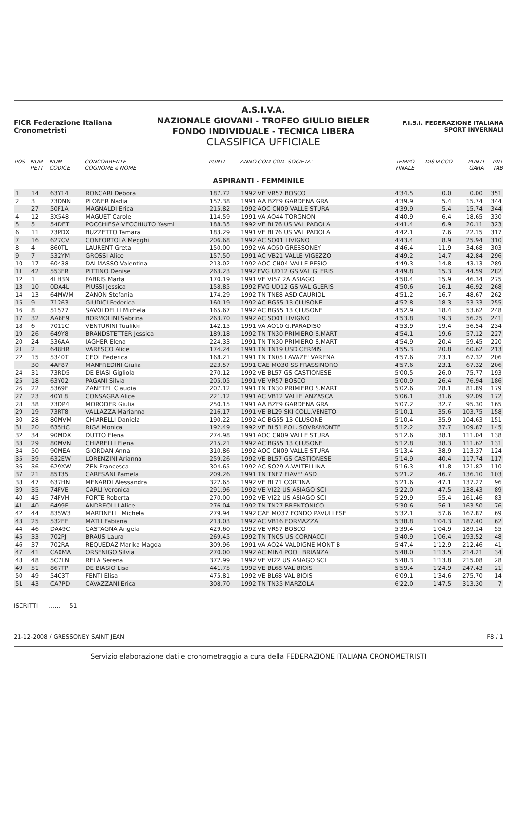FICR Federazione Italiana Cronometristi
A.S.I.V.A.
NAZIONALE GIOVANI - TROFEO GIULIO BIELER
FONDO INDIVIDUALE - TECNICA LIBERA
CLASSIFICA UFFICIALE
F.I.S.I. FEDERAZIONE ITALIANA SPORT INVERNALI
| POS | NUM PETT | NUM CODICE | CONCORRENTE COGNOME e NOME | PUNTI | ANNO COM COD. SOCIETA' | TEMPO FINALE | DISTACCO | PUNTI GARA | PNT TAB |
| --- | --- | --- | --- | --- | --- | --- | --- | --- | --- |
| ASPIRANTI - FEMMINILE | | | | | | | | | |
| 1 | 14 | 63Y14 | RONCARI Debora | 187.72 | 1992 VE VR57 BOSCO | 4'34.5 | 0.0 | 0.00 | 351 |
| 2 | 3 | 73DNN | PLONER Nadia | 152.38 | 1991 AA BZF9 GARDENA GRA | 4'39.9 | 5.4 | 15.74 | 344 |
| | 27 | 50F1A | MAGNALDI Erica | 215.82 | 1992 AOC CN09 VALLE STURA | 4'39.9 | 5.4 | 15.74 | 344 |
| 4 | 12 | 3X548 | MAGUET Carole | 114.59 | 1991 VA AO44 TORGNON | 4'40.9 | 6.4 | 18.65 | 330 |
| 5 | 5 | 54DET | POCCHIESA VECCHIUTO Yasmi | 188.35 | 1992 VE BL76 US VAL PADOLA | 4'41.4 | 6.9 | 20.11 | 323 |
| 6 | 11 | 73PDX | BUZZETTO Tamara | 183.29 | 1991 VE BL76 US VAL PADOLA | 4'42.1 | 7.6 | 22.15 | 317 |
| 7 | 16 | 627CV | CONFORTOLA Megghi | 206.68 | 1992 AC SO01 LIVIGNO | 4'43.4 | 8.9 | 25.94 | 310 |
| 8 | 4 | 860TL | LAURENT Greta | 150.00 | 1992 VA AO50 GRESSONEY | 4'46.4 | 11.9 | 34.68 | 303 |
| 9 | 7 | 532YM | GROSSI Alice | 157.50 | 1991 AC VB21 VALLE VIGEZZO | 4'49.2 | 14.7 | 42.84 | 296 |
| 10 | 17 | 60438 | DALMASSO Valentina | 213.02 | 1992 AOC CN04 VALLE PESIO | 4'49.3 | 14.8 | 43.13 | 289 |
| 11 | 42 | 553FR | PITTINO Denise | 263.23 | 1992 FVG UD12 GS VAL GLERIS | 4'49.8 | 15.3 | 44.59 | 282 |
| 12 | 1 | 4LH3N | FABRIS Marta | 170.19 | 1991 VE VI57 2A ASIAGO | 4'50.4 | 15.9 | 46.34 | 275 |
| 13 | 10 | 0DA4L | PIUSSI Jessica | 158.85 | 1992 FVG UD12 GS VAL GLERIS | 4'50.6 | 16.1 | 46.92 | 268 |
| 14 | 13 | 64MWM | ZANON Stefania | 174.29 | 1992 TN TNE8 ASD CAURIOL | 4'51.2 | 16.7 | 48.67 | 262 |
| 15 | 9 | 71263 | GIUDICI Federica | 160.19 | 1992 AC BG55 13 CLUSONE | 4'52.8 | 18.3 | 53.33 | 255 |
| 16 | 8 | 51577 | SAVOLDELLI Michela | 165.67 | 1992 AC BG55 13 CLUSONE | 4'52.9 | 18.4 | 53.62 | 248 |
| 17 | 32 | AA6E9 | BORMOLINI Sabrina | 263.70 | 1992 AC SO01 LIVIGNO | 4'53.8 | 19.3 | 56.25 | 241 |
| 18 | 6 | 7011C | VENTURINI Tuulikki | 142.15 | 1991 VA AO10 G.PARADISO | 4'53.9 | 19.4 | 56.54 | 234 |
| 19 | 26 | 649Y8 | BRANDSTETTER Jessica | 189.18 | 1992 TN TN30 PRIMIERO S.MART | 4'54.1 | 19.6 | 57.12 | 227 |
| 20 | 24 | 536AA | IAGHER Elena | 224.33 | 1991 TN TN30 PRIMIERO S.MART | 4'54.9 | 20.4 | 59.45 | 220 |
| 21 | 2 | 648HR | VARESCO Alice | 174.24 | 1991 TN TN19 USD CERMIS | 4'55.3 | 20.8 | 60.62 | 213 |
| 22 | 15 | 5340T | CEOL Federica | 168.21 | 1991 TN TN05 LAVAZE' VARENA | 4'57.6 | 23.1 | 67.32 | 206 |
| | 30 | 4AF87 | MANFREDINI Giulia | 223.57 | 1991 CAE MO30 SS FRASSINORO | 4'57.6 | 23.1 | 67.32 | 206 |
| 24 | 31 | 73RD5 | DE BIASI Gigliola | 270.12 | 1992 VE BL57 GS CASTIONESE | 5'00.5 | 26.0 | 75.77 | 193 |
| 25 | 18 | 63Y02 | PAGANI Silvia | 205.05 | 1991 VE VR57 BOSCO | 5'00.9 | 26.4 | 76.94 | 186 |
| 26 | 22 | 5369E | ZANETEL Claudia | 207.12 | 1991 TN TN30 PRIMIERO S.MART | 5'02.6 | 28.1 | 81.89 | 179 |
| 27 | 23 | 40YL8 | CONSAGRA Alice | 221.12 | 1991 AC VB12 VALLE ANZASCA | 5'06.1 | 31.6 | 92.09 | 172 |
| 28 | 38 | 73DP4 | MORODER Giulia | 250.15 | 1991 AA BZF9 GARDENA GRA | 5'07.2 | 32.7 | 95.30 | 165 |
| 29 | 19 | 73RT8 | VALLAZZA Marianna | 216.17 | 1991 VE BL29 SKI COLL.VENETO | 5'10.1 | 35.6 | 103.75 | 158 |
| 30 | 28 | 80MVM | CHIARELLI Daniela | 190.22 | 1992 AC BG55 13 CLUSONE | 5'10.4 | 35.9 | 104.63 | 151 |
| 31 | 20 | 635HC | RIGA Monica | 192.49 | 1992 VE BL51 POL. SOVRAMONTE | 5'12.2 | 37.7 | 109.87 | 145 |
| 32 | 34 | 90MDX | DUTTO Elena | 274.98 | 1991 AOC CN09 VALLE STURA | 5'12.6 | 38.1 | 111.04 | 138 |
| 33 | 29 | 80MVN | CHIARELLI Elena | 215.21 | 1992 AC BG55 13 CLUSONE | 5'12.8 | 38.3 | 111.62 | 131 |
| 34 | 50 | 90MEA | GIORDAN Anna | 310.86 | 1992 AOC CN09 VALLE STURA | 5'13.4 | 38.9 | 113.37 | 124 |
| 35 | 39 | 632EW | LORENZINI Arianna | 259.26 | 1992 VE BL57 GS CASTIONESE | 5'14.9 | 40.4 | 117.74 | 117 |
| 36 | 36 | 629XW | ZEN Francesca | 304.65 | 1992 AC SO29 A.VALTELLINA | 5'16.3 | 41.8 | 121.82 | 110 |
| 37 | 21 | 85T35 | CARESANI Pamela | 209.26 | 1991 TN TNF7 FIAVE' ASD | 5'21.2 | 46.7 | 136.10 | 103 |
| 38 | 47 | 637HN | MENARDI Alessandra | 322.65 | 1992 VE BL71 CORTINA | 5'21.6 | 47.1 | 137.27 | 96 |
| 39 | 35 | 74FVE | CARLI Veronica | 291.96 | 1992 VE VI22 US ASIAGO SCI | 5'22.0 | 47.5 | 138.43 | 89 |
| 40 | 45 | 74FVH | FORTE Roberta | 270.00 | 1992 VE VI22 US ASIAGO SCI | 5'29.9 | 55.4 | 161.46 | 83 |
| 41 | 40 | 6499F | ANDREOLLI Alice | 276.04 | 1992 TN TN27 BRENTONICO | 5'30.6 | 56.1 | 163.50 | 76 |
| 42 | 44 | 835W3 | MARTINELLI Michela | 279.94 | 1992 CAE MO37 FONDO PAVULLESE | 5'32.1 | 57.6 | 167.87 | 69 |
| 43 | 25 | 532EF | MATLI Fabiana | 213.03 | 1992 AC VB16 FORMAZZA | 5'38.8 | 1'04.3 | 187.40 | 62 |
| 44 | 46 | DA49C | CASTAGNA Angela | 429.60 | 1992 VE VR57 BOSCO | 5'39.4 | 1'04.9 | 189.14 | 55 |
| 45 | 33 | 702PJ | BRAUS Laura | 269.45 | 1992 TN TNC5 US CORNACCI | 5'40.9 | 1'06.4 | 193.52 | 48 |
| 46 | 37 | 702RA | REQUEDAZ Marika Magda | 309.96 | 1991 VA AO24 VALDIGNE MONT B | 5'47.4 | 1'12.9 | 212.46 | 41 |
| 47 | 41 | CA0MA | ORSENIGO Silvia | 270.00 | 1992 AC MIN4 POOL BRIANZA | 5'48.0 | 1'13.5 | 214.21 | 34 |
| 48 | 48 | 5C7LN | RELA Serena | 372.99 | 1992 VE VI22 US ASIAGO SCI | 5'48.3 | 1'13.8 | 215.08 | 28 |
| 49 | 51 | 867TP | DE BIASIO Lisa | 441.75 | 1992 VE BL68 VAL BIOIS | 5'59.4 | 1'24.9 | 247.43 | 21 |
| 50 | 49 | 54C3T | FENTI Elisa | 475.81 | 1992 VE BL68 VAL BIOIS | 6'09.1 | 1'34.6 | 275.70 | 14 |
| 51 | 43 | CA7PD | CAVAZZANI Erica | 308.70 | 1992 TN TN35 MARZOLA | 6'22.0 | 1'47.5 | 313.30 | 7 |
ISCRITTI ...... 51
21-12-2008 / GRESSONEY SAINT JEAN F8 / 1
Servizio elaborazione dati e cronometraggio a cura della FEDERAZIONE ITALIANA CRONOMETRISTI